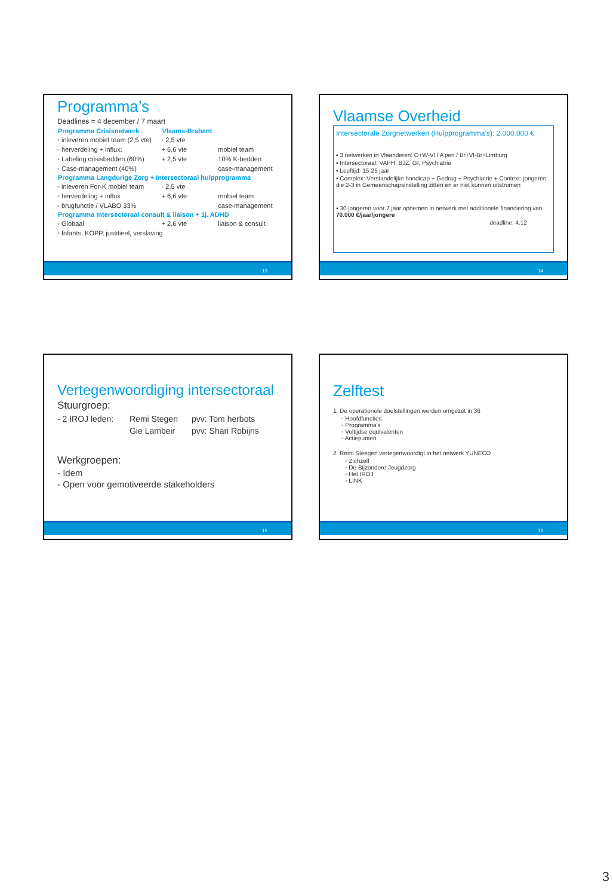Programma’s
Deadlines = 4 december / 7 maart
| Programma Crisisnetwerk | Vlaams-Brabant | |
| ◦ inleveren mobiel team (2,5 vte) | - 2,5 vte | |
| ◦ herverdeling + influx: | + 6,6 vte | mobiel team |
| ◦ Labeling crisisbedden (60%) | + 2,5 vte | 10% K-bedden |
| ◦ Case-management (40%) | | case-management |
| Programma Langdurige Zorg + Intersectoraal hulpprogramma | | |
| ◦ inleveren For-K mobiel team | - 2,5 vte | |
| ◦ herverdeling + influx | + 6,6 vte | mobiel team |
| ◦ brugfunctie / VLABO 33% | | case-management |
| Programma Intersectoraal consult & liaison + 1j. ADHD | | |
| ◦ Globaal | + 2,6 vte | liaison & consult |
| ◦ Infants, KOPP, justitieel, verslaving | | |
13
Vlaamse Overheid
Intersectorale Zorgnetwerken (Hulpprogramma’s): 2.000.000 €
▪ 3 netwerken in Vlaanderen: O+W-Vl / A’pen / Br+Vl-Br+Limburg
▪ Intersectoraal: VAPH, BJZ, GI, Psychiatrie
▪ Leeftijd: 15-25 jaar
▪ Complex: Verstandelijke handicap + Gedrag + Psychiatrie + Context: jongeren die 2-3 in Gemeenschapsinstelling zitten en er niet kunnen uitstromen
▪ 30 jongeren voor 7 jaar opnemen in netwerk met additionele financiering van 70.000 €/jaar/jongere
deadline: 4.12
14
Vertegenwoordiging intersectoraal
Stuurgroep:
| - 2 IROJ leden: | Remi Stegen | pvv: Tom herbots |
| | Gie Lambeir | pvv: Shari Robijns |
Werkgroepen:
- Idem
- Open voor gemotiveerde stakeholders
15
Zelftest
1. De operationele doelstellingen werden omgezet in 36
◦ Hoofdfuncties
◦ Programma’s
◦ Voltijdse equivalenten
◦ Actiepunten
2. Remi Steegen vertegenwoordigt in het netwerk YUNECO
◦ Zichzelf
◦ De Bijzondere Jeugdzorg
◦ Het IROJ
◦ LINK
16
3